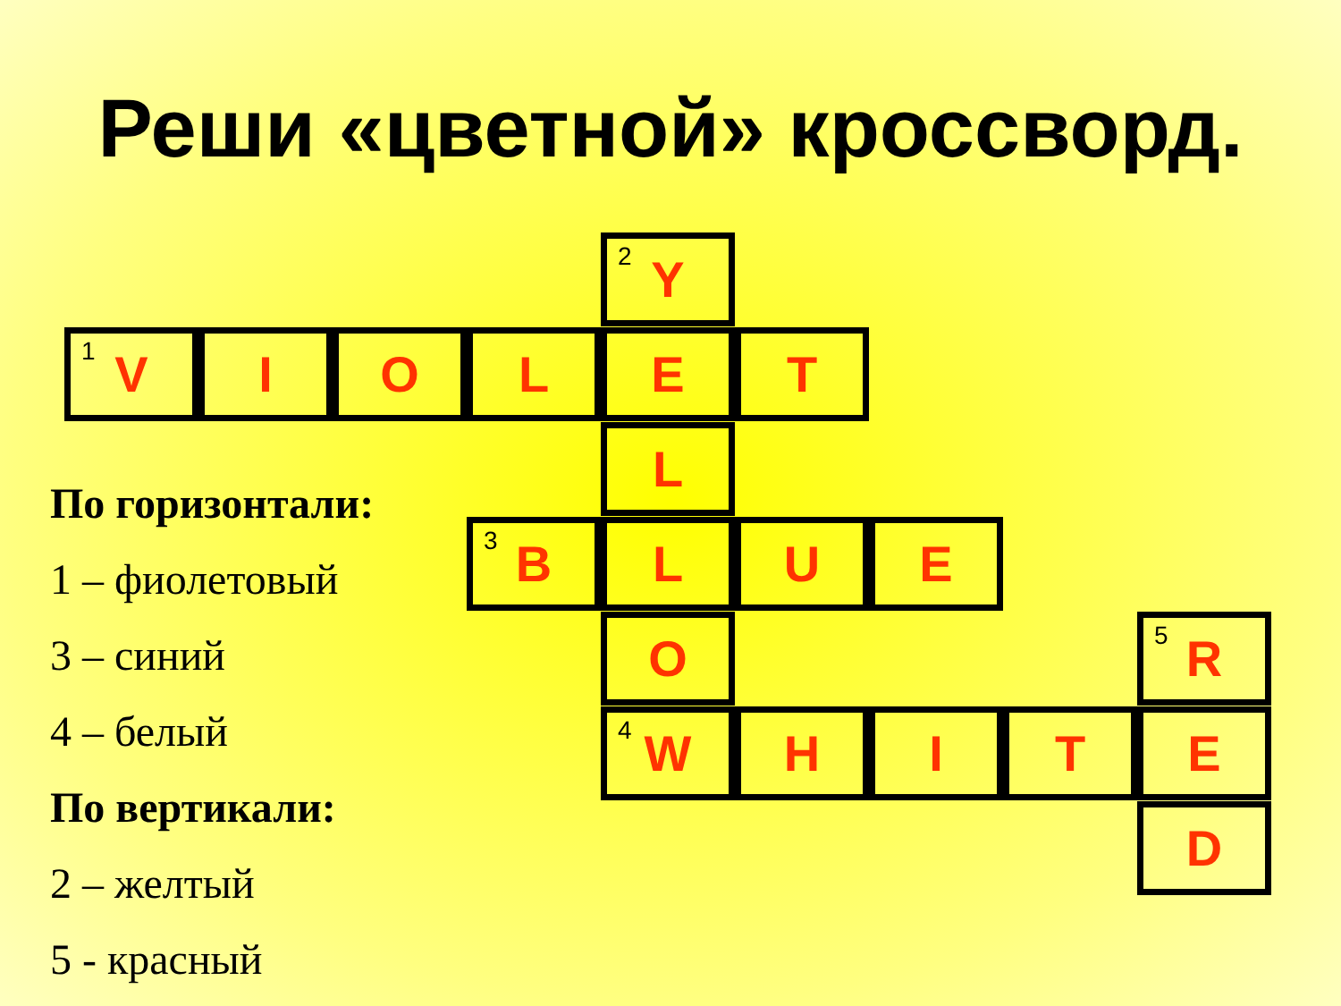Реши «цветной» кроссворд.
По горизонтали:
1 – фиолетовый
3 – синий
4 – белый
По вертикали:
2 – желтый
5 - красный
<sup>2</sup> Y
<sup>1</sup> V I O L E T
L
<sup>3</sup> B L U E
O <sup>5</sup> R
<sup>4</sup> W H I T E
D